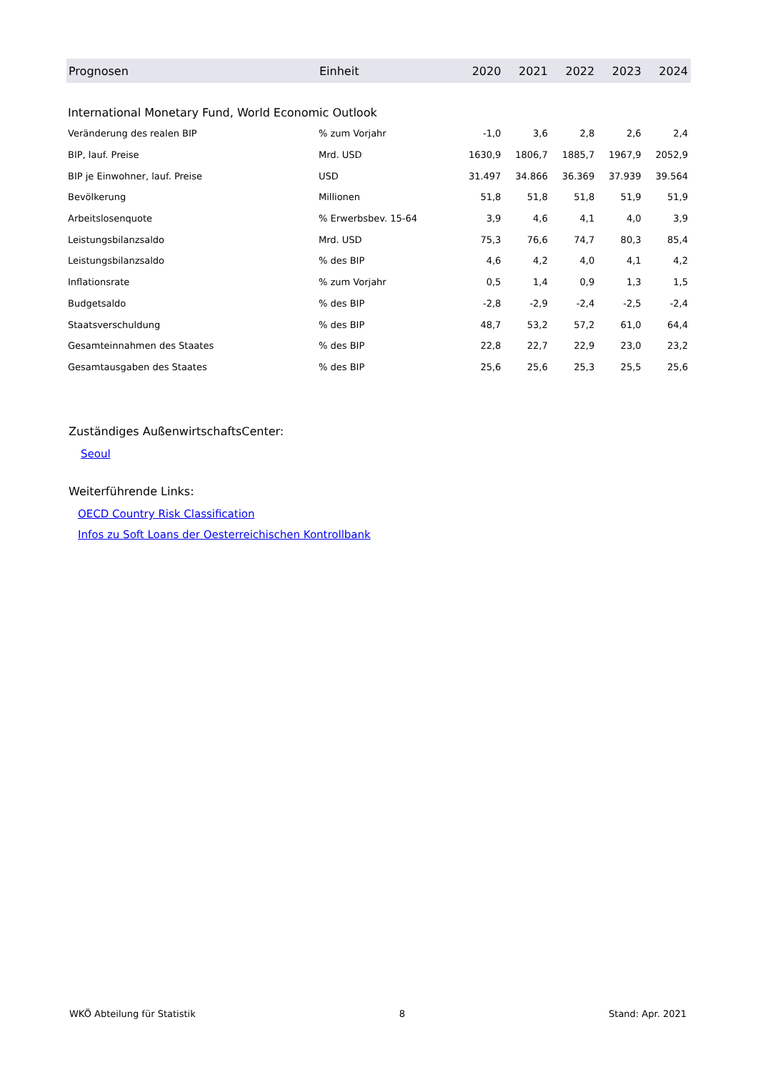| Prognosen | Einheit | 2020 | 2021 | 2022 | 2023 | 2024 |
| --- | --- | --- | --- | --- | --- | --- |
| International Monetary Fund, World Economic Outlook | | | | | | |
| Veränderung des realen BIP | % zum Vorjahr | -1,0 | 3,6 | 2,8 | 2,6 | 2,4 |
| BIP, lauf. Preise | Mrd. USD | 1630,9 | 1806,7 | 1885,7 | 1967,9 | 2052,9 |
| BIP je Einwohner, lauf. Preise | USD | 31.497 | 34.866 | 36.369 | 37.939 | 39.564 |
| Bevölkerung | Millionen | 51,8 | 51,8 | 51,8 | 51,9 | 51,9 |
| Arbeitslosenquote | % Erwerbsbev. 15-64 | 3,9 | 4,6 | 4,1 | 4,0 | 3,9 |
| Leistungsbilanzsaldo | Mrd. USD | 75,3 | 76,6 | 74,7 | 80,3 | 85,4 |
| Leistungsbilanzsaldo | % des BIP | 4,6 | 4,2 | 4,0 | 4,1 | 4,2 |
| Inflationsrate | % zum Vorjahr | 0,5 | 1,4 | 0,9 | 1,3 | 1,5 |
| Budgetsaldo | % des BIP | -2,8 | -2,9 | -2,4 | -2,5 | -2,4 |
| Staatsverschuldung | % des BIP | 48,7 | 53,2 | 57,2 | 61,0 | 64,4 |
| Gesamteinnahmen des Staates | % des BIP | 22,8 | 22,7 | 22,9 | 23,0 | 23,2 |
| Gesamtausgaben des Staates | % des BIP | 25,6 | 25,6 | 25,3 | 25,5 | 25,6 |
Zuständiges AußenwirtschaftsCenter:
Seoul
Weiterführende Links:
OECD Country Risk Classification
Infos zu Soft Loans der Oesterreichischen Kontrollbank
WKÖ Abteilung für Statistik 8 Stand: Apr. 2021